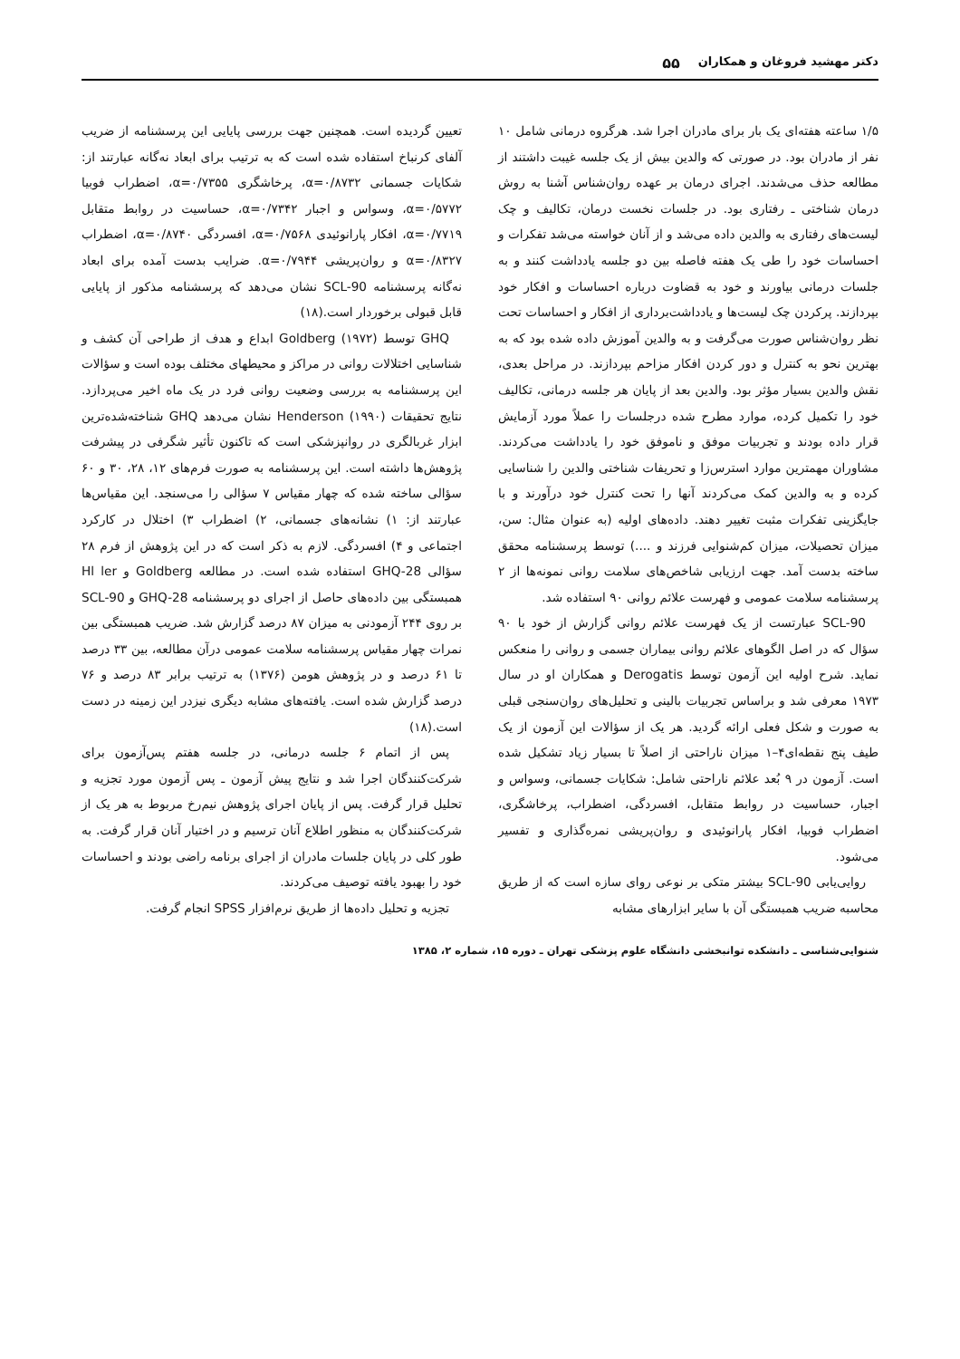دکتر مهشید فروغان و همکاران ۵۵
۱/۵ ساعته هفته‌ای یک بار برای مادران اجرا شد. هرگروه درمانی شامل ۱۰ نفر از مادران بود. در صورتی که والدین بیش از یک جلسه غیبت داشتند از مطالعه حذف می‌شدند. اجرای درمان بر عهده روان‌شناس آشنا به روش درمان شناختی ـ رفتاری بود. در جلسات نخست درمان، تکالیف و چک لیست‌های رفتاری به والدین داده می‌شد و از آنان خواسته می‌شد تفکرات و احساسات خود را طی یک هفته فاصله بین دو جلسه یادداشت کنند و به جلسات درمانی بیاورند و خود به قضاوت درباره احساسات و افکار خود بپردازند. پرکردن چک لیست‌ها و یادداشت‌برداری از افکار و احساسات تحت نظر روان‌شناس صورت می‌گرفت و به والدین آموزش داده شده بود که به بهترین نحو به کنترل و دور کردن افکار مزاحم بپردازند. در مراحل بعدی، نقش والدین بسیار مؤثر بود. والدین بعد از پایان هر جلسه درمانی، تکالیف خود را تکمیل کرده، موارد مطرح شده درجلسات را عملاً مورد آزمایش قرار داده بودند و تجربیات موفق و ناموفق خود را یادداشت می‌کردند. مشاوران مهمترین موارد استرس‌زا و تحریفات شناختی والدین را شناسایی کرده و به والدین کمک می‌کردند آنها را تحت کنترل خود درآورند و با جایگزینی تفکرات مثبت تغییر دهند. داده‌های اولیه (به عنوان مثال: سن، میزان تحصیلات، میزان کم‌شنوایی فرزند و ....) توسط پرسشنامه محقق ساخته بدست آمد. جهت ارزیابی شاخص‌های سلامت روانی نمونه‌ها از ۲ پرسشنامه سلامت عمومی و فهرست علائم روانی ۹۰ استفاده شد.
SCL-90 عبارتست از یک فهرست علائم روانی گزارش از خود با ۹۰ سؤال که در اصل الگوهای علائم روانی بیماران جسمی و روانی را منعکس نماید. شرح اولیه این آزمون توسط Derogatis و همکاران او در سال ۱۹۷۳ معرفی شد و براساس تجربیات بالینی و تحلیل‌های روان‌سنجی قبلی به صورت و شکل فعلی ارائه گردید. هر یک از سؤالات این آزمون از یک طیف پنج نقطه‌ای۴–۱ میزان ناراحتی از اصلاً تا بسیار زیاد تشکیل شده است. آزمون در ۹ بُعد علائم ناراحتی شامل: شکایات جسمانی، وسواس و اجبار، حساسیت در روابط متقابل، افسردگی، اضطراب، پرخاشگری، اضطراب فوبیا، افکار پارانوئیدی و روان‌پریشی نمره‌گذاری و تفسیر می‌شود.
روایی‌یابی SCL-90 بیشتر متکی بر نوعی روای سازه است که از طریق محاسبه ضریب همبستگی آن با سایر ابزارهای مشابه
تعیین گردیده است. همچنین جهت بررسی پایایی این پرسشنامه از ضریب آلفای کرنباخ استفاده شده است که به ترتیب برای ابعاد نه‌گانه عبارتند از: شکایات جسمانی α=۰/۸۷۳۲، پرخاشگری α=۰/۷۳۵۵، اضطراب فوبیا α=۰/۵۷۷۲، وسواس و اجبار α=۰/۷۳۴۲، حساسیت در روابط متقابل α=۰/۷۷۱۹، افکار پارانوئیدی α=۰/۷۵۶۸، افسردگی α=۰/۸۷۴۰، اضطراب α=۰/۸۳۲۷ و روان‌پریشی α=۰/۷۹۴۴. ضرایب بدست آمده برای ابعاد نه‌گانه پرسشنامه SCL-90 نشان می‌دهد که پرسشنامه مذکور از پایایی قابل قبولی برخوردار است.(۱۸)
GHQ توسط Goldberg (۱۹۷۲) ابداع و هدف از طراحی آن کشف و شناسایی اختلالات روانی در مراکز و محیطهای مختلف بوده است و سؤالات این پرسشنامه به بررسی وضعیت روانی فرد در یک ماه اخیر می‌پردازد. نتایج تحقیقات Henderson (۱۹۹۰) نشان می‌دهد GHQ شناخته‌شده‌ترین ابزار غربالگری در روانپزشکی است که تاکنون تأثیر شگرفی در پیشرفت پژوهش‌ها داشته است. این پرسشنامه به صورت فرم‌های ۱۲، ۲۸، ۳۰ و ۶۰ سؤالی ساخته شده که چهار مقیاس ۷ سؤالی را می‌سنجد. این مقیاس‌ها عبارتند از: ۱) نشانه‌های جسمانی، ۲) اضطراب ۳) اختلال در کارکرد اجتماعی و ۴) افسردگی. لازم به ذکر است که در این پژوهش از فرم ۲۸ سؤالی GHQ-28 استفاده شده است. در مطالعه Goldberg و Hl ler همبستگی بین داده‌های حاصل از اجرای دو پرسشنامه GHQ-28 و SCL-90 بر روی ۲۴۴ آزمودنی به میزان ۸۷ درصد گزارش شد. ضریب همبستگی بین نمرات چهار مقیاس پرسشنامه سلامت عمومی درآن مطالعه، بین ۳۳ درصد تا ۶۱ درصد و در پژوهش هومن (۱۳۷۶) به ترتیب برابر ۸۳ درصد و ۷۶ درصد گزارش شده است. یافته‌های مشابه دیگری نیزدر این زمینه در دست است.(۱۸)
پس از اتمام ۶ جلسه درمانی، در جلسه هفتم پس‌آزمون برای شرکت‌کنندگان اجرا شد و نتایج پیش آزمون ـ پس آزمون مورد تجزیه و تحلیل قرار گرفت. پس از پایان اجرای پژوهش نیم‌رخ مربوط به هر یک از شرکت‌کنندگان به منظور اطلاع آنان ترسیم و در اختیار آنان قرار گرفت. به طور کلی در پایان جلسات مادران از اجرای برنامه راضی بودند و احساسات خود را بهبود یافته توصیف می‌کردند.
تجزیه و تحلیل داده‌ها از طریق نرم‌افزار SPSS انجام گرفت.
شنوایی‌شناسی ـ دانشکده توانبخشی دانشگاه علوم پزشکی تهران ـ دوره ۱۵، شماره ۲، ۱۳۸۵